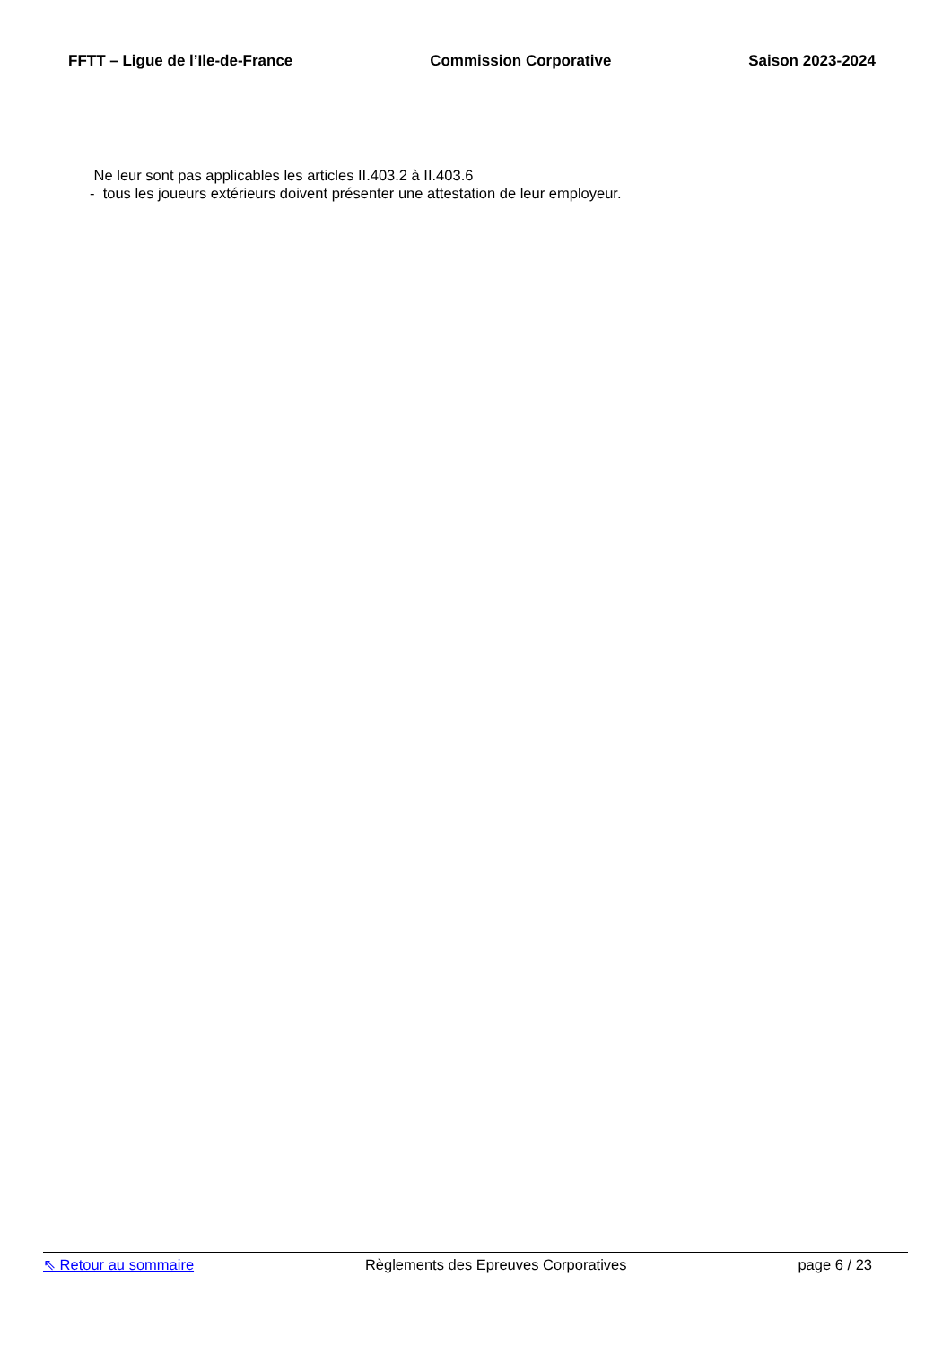FFTT – Ligue de l’Ile-de-France Commission Corporative Saison 2023-2024
Ne leur sont pas applicables les articles II.403.2 à II.403.6
- tous les joueurs extérieurs doivent présenter une attestation de leur employeur.
⇖ Retour au sommaire Règlements des Epreuves Corporatives page 6 / 23